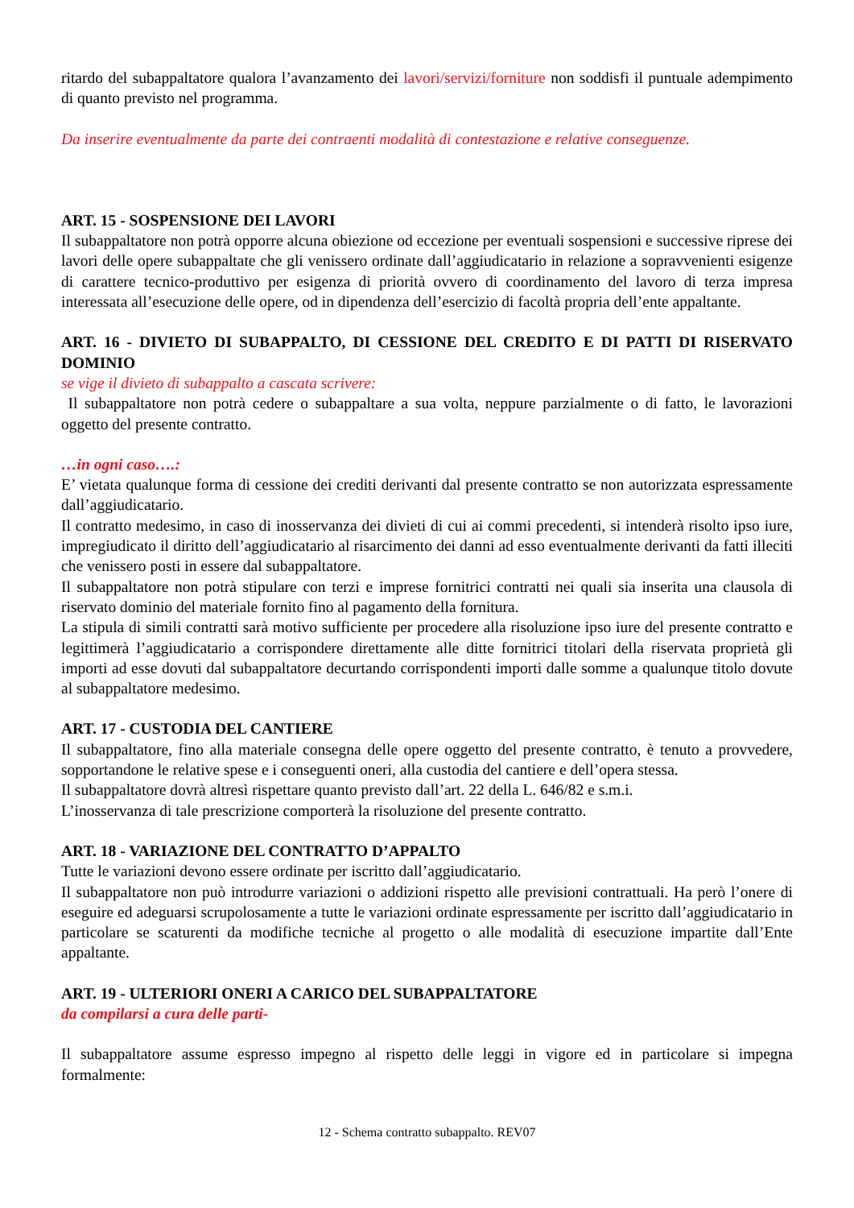ritardo del subappaltatore qualora l’avanzamento dei lavori/servizi/forniture non soddisfi il puntuale adempimento di quanto previsto nel programma.
Da inserire eventualmente da parte dei contraenti modalità di contestazione e relative conseguenze.
ART. 15 - SOSPENSIONE DEI LAVORI
Il subappaltatore non potrà opporre alcuna obiezione od eccezione per eventuali sospensioni e successive riprese dei lavori delle opere subappaltate che gli venissero ordinate dall’aggiudicatario in relazione a sopravvenienti esigenze di carattere tecnico-produttivo per esigenza di priorità ovvero di coordinamento del lavoro di terza impresa interessata all’esecuzione delle opere, od in dipendenza dell’esercizio di facoltà propria dell’ente appaltante.
ART. 16 - DIVIETO DI SUBAPPALTO, DI CESSIONE DEL CREDITO E DI PATTI DI RISERVATO DOMINIO
se vige il divieto di subappalto a cascata scrivere:
Il subappaltatore non potrà cedere o subappaltare a sua volta, neppure parzialmente o di fatto, le lavorazioni oggetto del presente contratto.
…in ogni caso….:
E’ vietata qualunque forma di cessione dei crediti derivanti dal presente contratto se non autorizzata espressamente dall’aggiudicatario.
Il contratto medesimo, in caso di inosservanza dei divieti di cui ai commi precedenti, si intenderà risolto ipso iure, impregiudicato il diritto dell’aggiudicatario al risarcimento dei danni ad esso eventualmente derivanti da fatti illeciti che venissero posti in essere dal subappaltatore.
Il subappaltatore non potrà stipulare con terzi e imprese fornitrici contratti nei quali sia inserita una clausola di riservato dominio del materiale fornito fino al pagamento della fornitura.
La stipula di simili contratti sarà motivo sufficiente per procedere alla risoluzione ipso iure del presente contratto e legittimerà l’aggiudicatario a corrispondere direttamente alle ditte fornitrici titolari della riservata proprietà gli importi ad esse dovuti dal subappaltatore decurtando corrispondenti importi dalle somme a qualunque titolo dovute al subappaltatore medesimo.
ART. 17 - CUSTODIA DEL CANTIERE
Il subappaltatore, fino alla materiale consegna delle opere oggetto del presente contratto, è tenuto a provvedere, sopportandone le relative spese e i conseguenti oneri, alla custodia del cantiere e dell’opera stessa.
Il subappaltatore dovrà altresì rispettare quanto previsto dall’art. 22 della L. 646/82 e s.m.i.
L’inosservanza di tale prescrizione comporterà la risoluzione del presente contratto.
ART. 18 - VARIAZIONE DEL CONTRATTO D’APPALTO
Tutte le variazioni devono essere ordinate per iscritto dall’aggiudicatario.
Il subappaltatore non può introdurre variazioni o addizioni rispetto alle previsioni contrattuali. Ha però l’onere di eseguire ed adeguarsi scrupolosamente a tutte le variazioni ordinate espressamente per iscritto dall’aggiudicatario in particolare se scaturenti da modifiche tecniche al progetto o alle modalità di esecuzione impartite dall’Ente appaltante.
ART. 19 - ULTERIORI ONERI A CARICO DEL SUBAPPALTATORE
da compilarsi a cura delle parti-
Il subappaltatore assume espresso impegno al rispetto delle leggi in vigore ed in particolare si impegna formalmente:
12 - Schema contratto subappalto. REV07